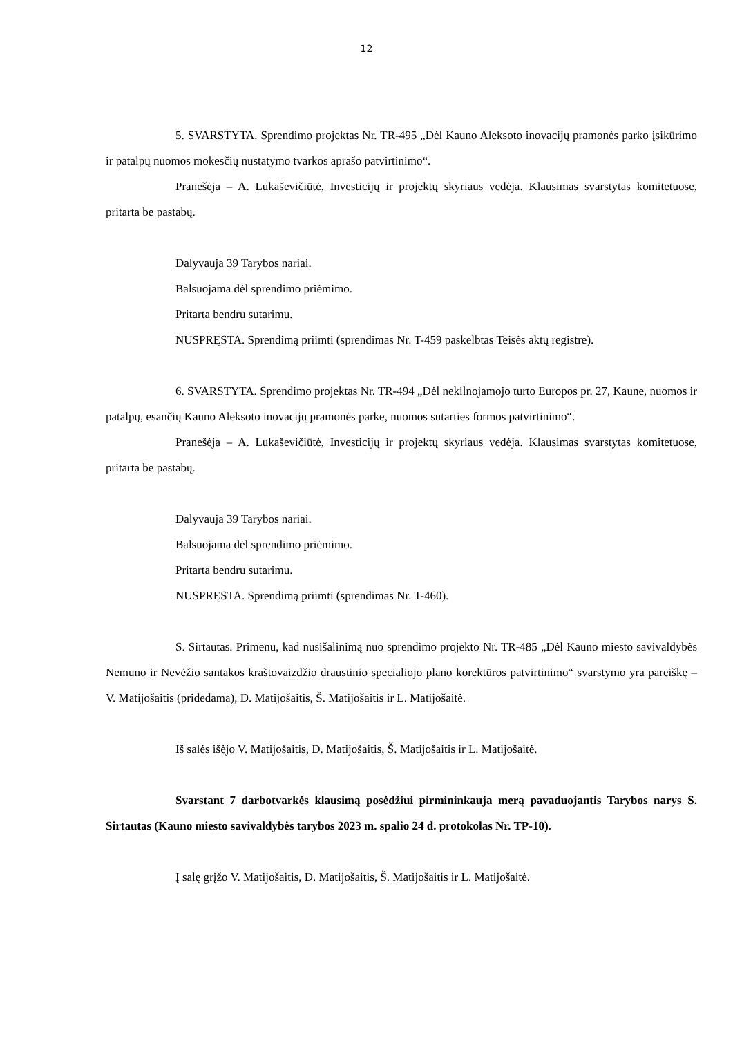12
5. SVARSTYTA. Sprendimo projektas Nr. TR-495 „Dėl Kauno Aleksoto inovacijų pramonės parko įsikūrimo ir patalpų nuomos mokesčių nustatymo tvarkos aprašo patvirtinimo“.
Pranešėja – A. Lukaševičiūtė, Investicijų ir projektų skyriaus vedėja. Klausimas svarstytas komitetuose, pritarta be pastabų.
Dalyvauja 39 Tarybos nariai.
Balsuojama dėl sprendimo priėmimo.
Pritarta bendru sutarimu.
NUSPRĘSTA. Sprendimą priimti (sprendimas Nr. T-459 paskelbtas Teisės aktų registre).
6. SVARSTYTA. Sprendimo projektas Nr. TR-494 „Dėl nekilnojamojo turto Europos pr. 27, Kaune, nuomos ir patalpų, esančių Kauno Aleksoto inovacijų pramonės parke, nuomos sutarties formos patvirtinimo“.
Pranešėja – A. Lukaševičiūtė, Investicijų ir projektų skyriaus vedėja. Klausimas svarstytas komitetuose, pritarta be pastabų.
Dalyvauja 39 Tarybos nariai.
Balsuojama dėl sprendimo priėmimo.
Pritarta bendru sutarimu.
NUSPRĘSTA. Sprendimą priimti (sprendimas Nr. T-460).
S. Sirtautas. Primenu, kad nusišalinimą nuo sprendimo projekto Nr. TR-485 „Dėl Kauno miesto savivaldybės Nemuno ir Nevėžio santakos kraštovaizdžio draustinio specialiojo plano korektūros patvirtinimo“ svarstymo yra pareiškę – V. Matijošaitis (pridedama), D. Matijošaitis, Š. Matijošaitis ir L. Matijošaitė.
Iš salės išėjo V. Matijošaitis, D. Matijošaitis, Š. Matijošaitis ir L. Matijošaitė.
Svarstant 7 darbotvarkės klausimą posėdžiui pirmininkauja merą pavaduojantis Tarybos narys S. Sirtautas (Kauno miesto savivaldybės tarybos 2023 m. spalio 24 d. protokolas Nr. TP-10).
Į salę grįžo V. Matijošaitis, D. Matijošaitis, Š. Matijošaitis ir L. Matijošaitė.